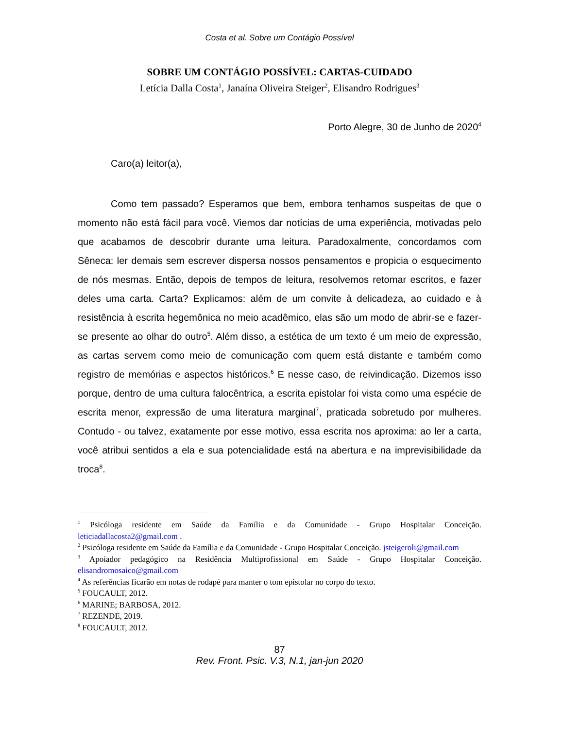Costa et al. Sobre um Contágio Possível
SOBRE UM CONTÁGIO POSSÍVEL: CARTAS-CUIDADO
Letícia Dalla Costa<sup>1</sup>, Janaína Oliveira Steiger<sup>2</sup>, Elisandro Rodrigues<sup>3</sup>
Porto Alegre, 30 de Junho de 2020<sup>4</sup>
Caro(a) leitor(a),
Como tem passado? Esperamos que bem, embora tenhamos suspeitas de que o momento não está fácil para você. Viemos dar notícias de uma experiência, motivadas pelo que acabamos de descobrir durante uma leitura. Paradoxalmente, concordamos com Sêneca: ler demais sem escrever dispersa nossos pensamentos e propicia o esquecimento de nós mesmas. Então, depois de tempos de leitura, resolvemos retomar escritos, e fazer deles uma carta. Carta? Explicamos: além de um convite à delicadeza, ao cuidado e à resistência à escrita hegemônica no meio acadêmico, elas são um modo de abrir-se e fazer-se presente ao olhar do outro<sup>5</sup>. Além disso, a estética de um texto é um meio de expressão, as cartas servem como meio de comunicação com quem está distante e também como registro de memórias e aspectos históricos.<sup>6</sup> E nesse caso, de reivindicação. Dizemos isso porque, dentro de uma cultura falocêntrica, a escrita epistolar foi vista como uma espécie de escrita menor, expressão de uma literatura marginal<sup>7</sup>, praticada sobretudo por mulheres. Contudo - ou talvez, exatamente por esse motivo, essa escrita nos aproxima: ao ler a carta, você atribui sentidos a ela e sua potencialidade está na abertura e na imprevisibilidade da troca<sup>8</sup>.
<sup>1</sup> Psicóloga residente em Saúde da Família e da Comunidade - Grupo Hospitalar Conceição. leticiadallacosta2@gmail.com .
<sup>2</sup> Psicóloga residente em Saúde da Família e da Comunidade - Grupo Hospitalar Conceição. jsteigeroli@gmail.com
<sup>3</sup> Apoiador pedagógico na Residência Multiprofissional em Saúde - Grupo Hospitalar Conceição. elisandromosaico@gmail.com
<sup>4</sup> As referências ficarão em notas de rodapé para manter o tom epistolar no corpo do texto.
<sup>5</sup> FOUCAULT, 2012.
<sup>6</sup> MARINE; BARBOSA, 2012.
<sup>7</sup> REZENDE, 2019.
<sup>8</sup> FOUCAULT, 2012.
87
Rev. Front. Psic. V.3, N.1, jan-jun 2020